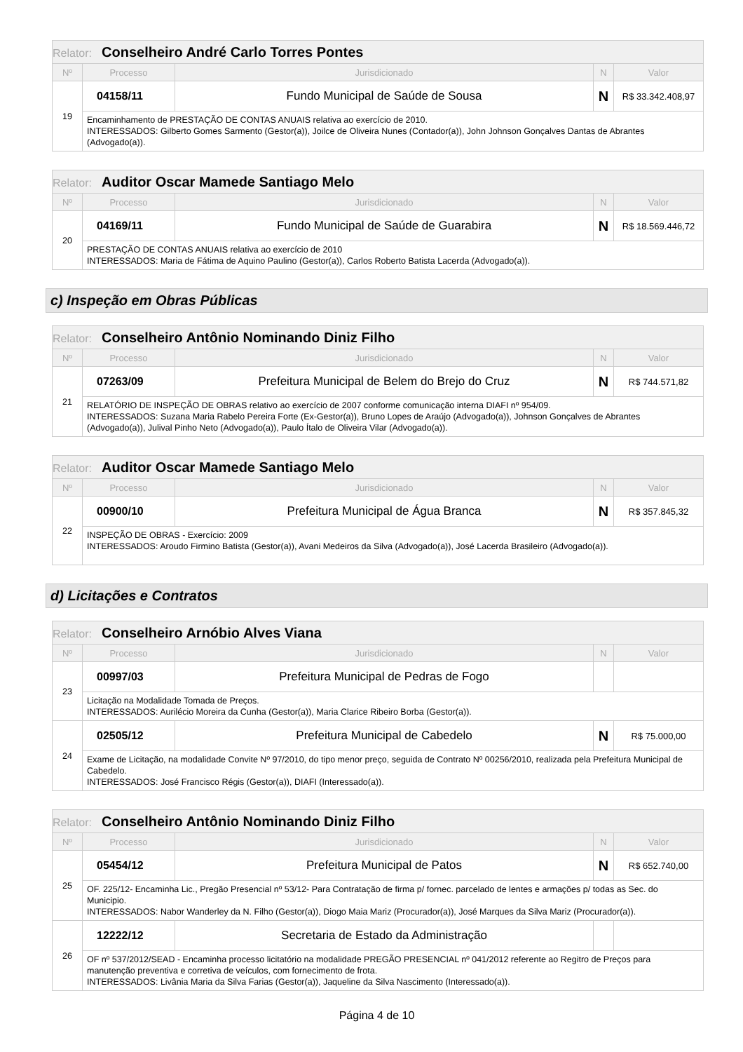| Relator: Conselheiro André Carlo Torres Pontes | | | | |
| --- | --- | --- | --- | --- |
| Nº | Processo | Jurisdicionado | N | Valor |
| 19 | 04158/11 | Fundo Municipal de Saúde de Sousa | N | R$ 33.342.408,97 |
| | Encaminhamento de PRESTAÇÃO DE CONTAS ANUAIS relativa ao exercício de 2010. INTERESSADOS: Gilberto Gomes Sarmento (Gestor(a)), Joilce de Oliveira Nunes (Contador(a)), John Johnson Gonçalves Dantas de Abrantes (Advogado(a)). | | | |
| Relator: Auditor Oscar Mamede Santiago Melo | | | | |
| --- | --- | --- | --- | --- |
| Nº | Processo | Jurisdicionado | N | Valor |
| 20 | 04169/11 | Fundo Municipal de Saúde de Guarabira | N | R$ 18.569.446,72 |
| | PRESTAÇÃO DE CONTAS ANUAIS relativa ao exercício de 2010 INTERESSADOS: Maria de Fátima de Aquino Paulino (Gestor(a)), Carlos Roberto Batista Lacerda (Advogado(a)). | | | |
c) Inspeção em Obras Públicas
| Relator: Conselheiro Antônio Nominando Diniz Filho | | | | |
| --- | --- | --- | --- | --- |
| Nº | Processo | Jurisdicionado | N | Valor |
| 21 | 07263/09 | Prefeitura Municipal de Belem do Brejo do Cruz | N | R$ 744.571,82 |
| | RELATÓRIO DE INSPEÇÃO DE OBRAS relativo ao exercício de 2007 conforme comunicação interna DIAFI nº 954/09. INTERESSADOS: Suzana Maria Rabelo Pereira Forte (Ex-Gestor(a)), Bruno Lopes de Araújo (Advogado(a)), Johnson Gonçalves de Abrantes (Advogado(a)), Julival Pinho Neto (Advogado(a)), Paulo Ítalo de Oliveira Vilar (Advogado(a)). | | | |
| Relator: Auditor Oscar Mamede Santiago Melo | | | | |
| --- | --- | --- | --- | --- |
| Nº | Processo | Jurisdicionado | N | Valor |
| 22 | 00900/10 | Prefeitura Municipal de Água Branca | N | R$ 357.845,32 |
| | INSPEÇÃO DE OBRAS - Exercício: 2009 INTERESSADOS: Aroudo Firmino Batista (Gestor(a)), Avani Medeiros da Silva (Advogado(a)), José Lacerda Brasileiro (Advogado(a)). | | | |
d) Licitações e Contratos
| Relator: Conselheiro Arnóbio Alves Viana | | | | |
| --- | --- | --- | --- | --- |
| Nº | Processo | Jurisdicionado | N | Valor |
| 23 | 00997/03 | Prefeitura Municipal de Pedras de Fogo | | |
| | Licitação na Modalidade Tomada de Preços. INTERESSADOS: Aurilécio Moreira da Cunha (Gestor(a)), Maria Clarice Ribeiro Borba (Gestor(a)). | | | |
| 24 | 02505/12 | Prefeitura Municipal de Cabedelo | N | R$ 75.000,00 |
| | Exame de Licitação, na modalidade Convite Nº 97/2010, do tipo menor preço, seguida de Contrato Nº 00256/2010, realizada pela Prefeitura Municipal de Cabedelo. INTERESSADOS: José Francisco Régis (Gestor(a)), DIAFI (Interessado(a)). | | | |
| Relator: Conselheiro Antônio Nominando Diniz Filho | | | | |
| --- | --- | --- | --- | --- |
| Nº | Processo | Jurisdicionado | N | Valor |
| 25 | 05454/12 | Prefeitura Municipal de Patos | N | R$ 652.740,00 |
| | OF. 225/12- Encaminha Lic., Pregão Presencial nº 53/12- Para Contratação de firma p/ fornec. parcelado de lentes e armações p/ todas as Sec. do Municipio. INTERESSADOS: Nabor Wanderley da N. Filho (Gestor(a)), Diogo Maia Mariz (Procurador(a)), José Marques da Silva Mariz (Procurador(a)). | | | |
| 26 | 12222/12 | Secretaria de Estado da Administração | | |
| | OF nº 537/2012/SEAD - Encaminha processo licitatório na modalidade PREGÃO PRESENCIAL nº 041/2012 referente ao Regitro de Preços para manutenção preventiva e corretiva de veículos, com fornecimento de frota. INTERESSADOS: Livânia Maria da Silva Farias (Gestor(a)), Jaqueline da Silva Nascimento (Interessado(a)). | | | |
Página 4 de 10